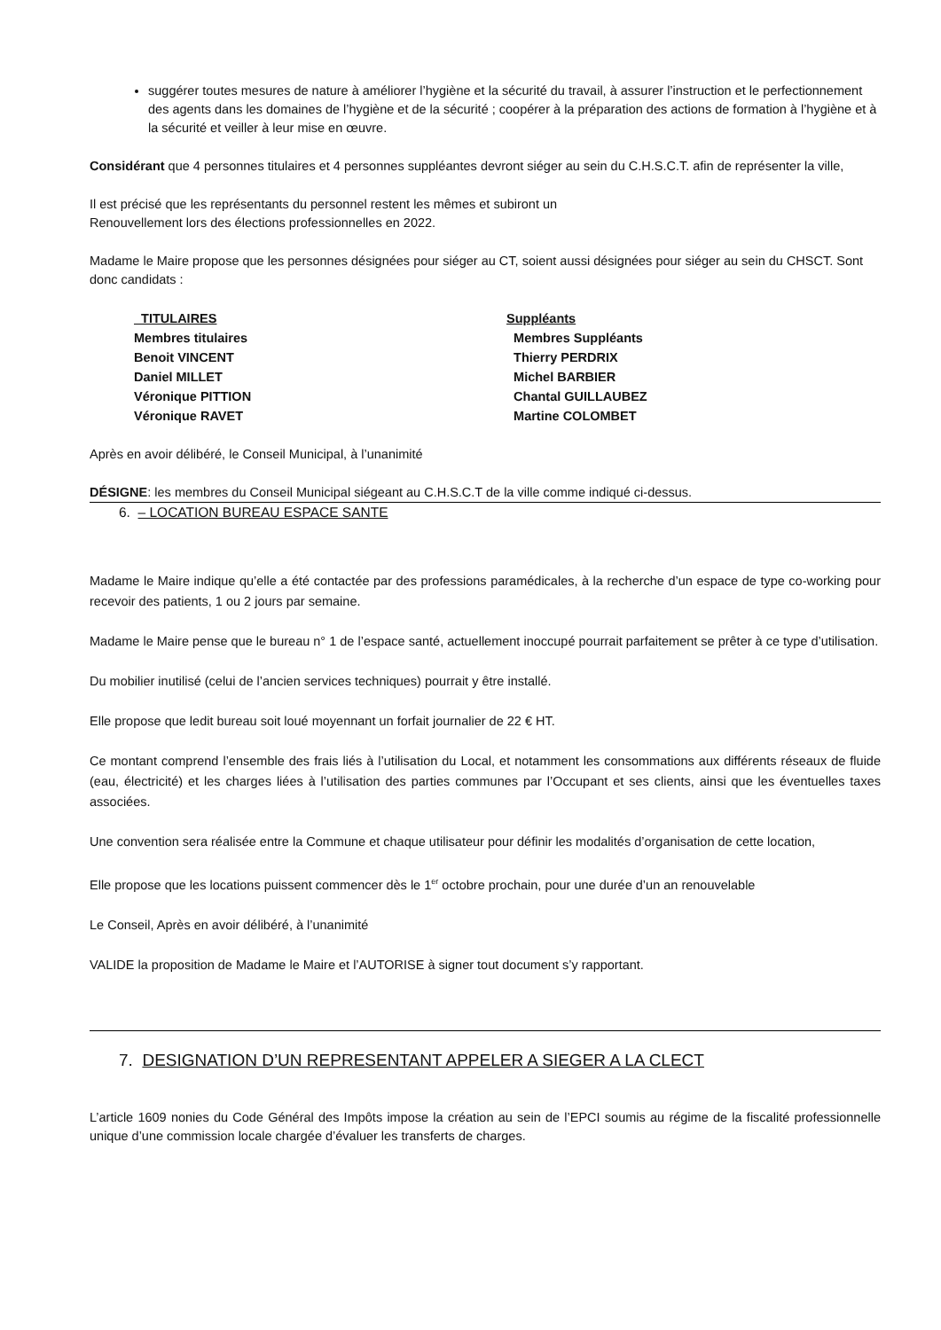suggérer toutes mesures de nature à améliorer l’hygiène et la sécurité du travail, à assurer l’instruction et le perfectionnement des agents dans les domaines de l’hygiène et de la sécurité ; coopérer à la préparation des actions de formation à l’hygiène et à la sécurité et veiller à leur mise en œuvre.
Considérant que 4 personnes titulaires et 4 personnes suppléantes devront siéger au sein du C.H.S.C.T. afin de représenter la ville,
Il est précisé que les représentants du personnel restent les mêmes et subiront un
Renouvellement lors des élections professionnelles en 2022.
Madame le Maire propose que les personnes désignées pour siéger au CT, soient aussi désignées pour siéger au sein du CHSCT. Sont donc candidats :
| TITULAIRES | Suppléants |
| Membres titulaires | Membres Suppléants |
| Benoit VINCENT | Thierry PERDRIX |
| Daniel MILLET | Michel BARBIER |
| Véronique PITTION | Chantal GUILLAUBEZ |
| Véronique RAVET | Martine COLOMBET |
Après en avoir délibéré, le Conseil Municipal, à l’unanimité
DÉSIGNE: les membres du Conseil Municipal siégeant au C.H.S.C.T de la ville comme indiqué ci-dessus.
6. – LOCATION BUREAU ESPACE SANTE
Madame le Maire indique qu’elle a été contactée par des professions paramédicales, à la recherche d’un espace de type co-working pour recevoir des patients, 1 ou 2 jours par semaine.
Madame le Maire pense que le bureau n° 1 de l’espace santé, actuellement inoccupé pourrait parfaitement se prêter à ce type d’utilisation.
Du mobilier inutilisé (celui de l’ancien services techniques) pourrait y être installé.
Elle propose que ledit bureau soit loué moyennant un forfait journalier de 22 € HT.
Ce montant comprend l’ensemble des frais liés à l’utilisation du Local, et notamment les consommations aux différents réseaux de fluide (eau, électricité) et les charges liées à l’utilisation des parties communes par l’Occupant et ses clients, ainsi que les éventuelles taxes associées.
Une convention sera réalisée entre la Commune et chaque utilisateur pour définir les modalités d’organisation de cette location,
Elle propose que les locations puissent commencer dès le 1<sup>er</sup> octobre prochain, pour une durée d’un an renouvelable
Le Conseil, Après en avoir délibéré, à l’unanimité
VALIDE la proposition de Madame le Maire et l’AUTORISE à signer tout document s’y rapportant.
7. DESIGNATION D’UN REPRESENTANT APPELER A SIEGER A LA CLECT
L’article 1609 nonies du Code Général des Impôts impose la création au sein de l’EPCI soumis au régime de la fiscalité professionnelle unique d’une commission locale chargée d’évaluer les transferts de charges.